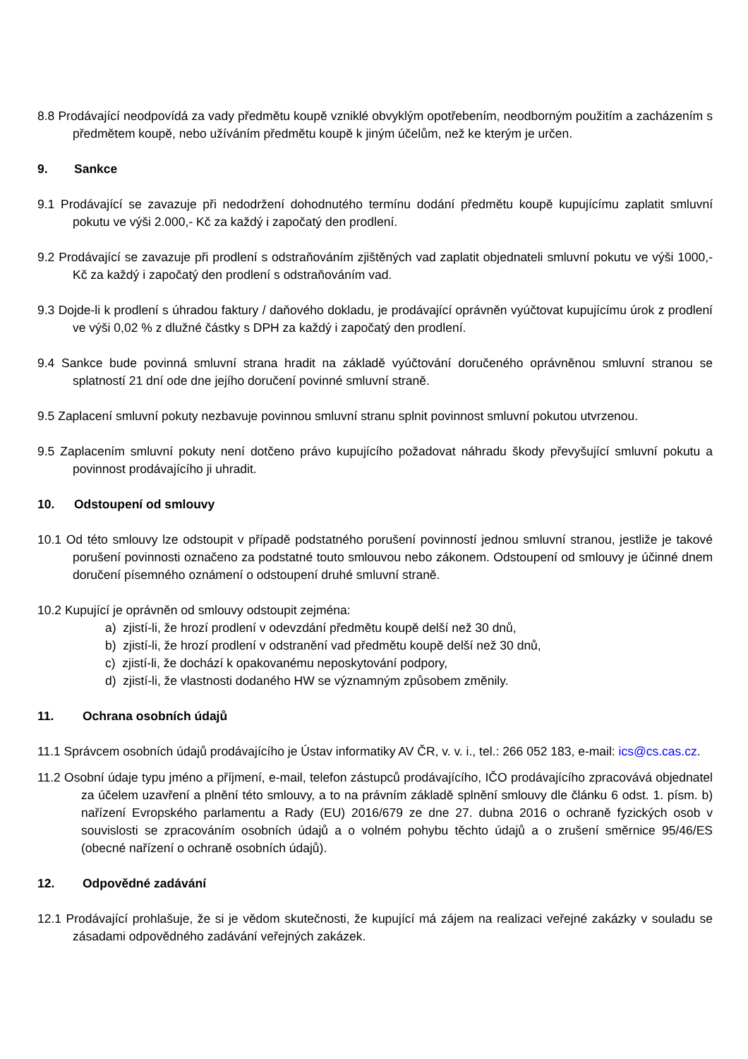8.8 Prodávající neodpovídá za vady předmětu koupě vzniklé obvyklým opotřebením, neodborným použitím a zacházením s předmětem koupě, nebo užíváním předmětu koupě k jiným účelům, než ke kterým je určen.
9. Sankce
9.1 Prodávající se zavazuje při nedodržení dohodnutého termínu dodání předmětu koupě kupujícímu zaplatit smluvní pokutu ve výši 2.000,- Kč za každý i započatý den prodlení.
9.2 Prodávající se zavazuje při prodlení s odstraňováním zjištěných vad zaplatit objednateli smluvní pokutu ve výši 1000,- Kč za každý i započatý den prodlení s odstraňováním vad.
9.3 Dojde-li k prodlení s úhradou faktury / daňového dokladu, je prodávající oprávněn vyúčtovat kupujícímu úrok z prodlení ve výši 0,02 % z dlužné částky s DPH za každý i započatý den prodlení.
9.4 Sankce bude povinná smluvní strana hradit na základě vyúčtování doručeného oprávněnou smluvní stranou se splatností 21 dní ode dne jejího doručení povinné smluvní straně.
9.5 Zaplacení smluvní pokuty nezbavuje povinnou smluvní stranu splnit povinnost smluvní pokutou utvrzenou.
9.5 Zaplacením smluvní pokuty není dotčeno právo kupujícího požadovat náhradu škody převyšující smluvní pokutu a povinnost prodávajícího ji uhradit.
10. Odstoupení od smlouvy
10.1 Od této smlouvy lze odstoupit v případě podstatného porušení povinností jednou smluvní stranou, jestliže je takové porušení povinnosti označeno za podstatné touto smlouvou nebo zákonem. Odstoupení od smlouvy je účinné dnem doručení písemného oznámení o odstoupení druhé smluvní straně.
10.2 Kupující je oprávněn od smlouvy odstoupit zejména:
a) zjistí-li, že hrozí prodlení v odevzdání předmětu koupě delší než 30 dnů,
b) zjistí-li, že hrozí prodlení v odstranění vad předmětu koupě delší než 30 dnů,
c) zjistí-li, že dochází k opakovanému neposkytování podpory,
d) zjistí-li, že vlastnosti dodaného HW se významným způsobem změnily.
11. Ochrana osobních údajů
11.1 Správcem osobních údajů prodávajícího je Ústav informatiky AV ČR, v. v. i., tel.: 266 052 183, e-mail: ics@cs.cas.cz.
11.2 Osobní údaje typu jméno a příjmení, e-mail, telefon zástupců prodávajícího, IČO prodávajícího zpracovává objednatel za účelem uzavření a plnění této smlouvy, a to na právním základě splnění smlouvy dle článku 6 odst. 1. písm. b) nařízení Evropského parlamentu a Rady (EU) 2016/679 ze dne 27. dubna 2016 o ochraně fyzických osob v souvislosti se zpracováním osobních údajů a o volném pohybu těchto údajů a o zrušení směrnice 95/46/ES (obecné nařízení o ochraně osobních údajů).
12. Odpovědné zadávání
12.1 Prodávající prohlašuje, že si je vědom skutečnosti, že kupující má zájem na realizaci veřejné zakázky v souladu se zásadami odpovědného zadávání veřejných zakázek.